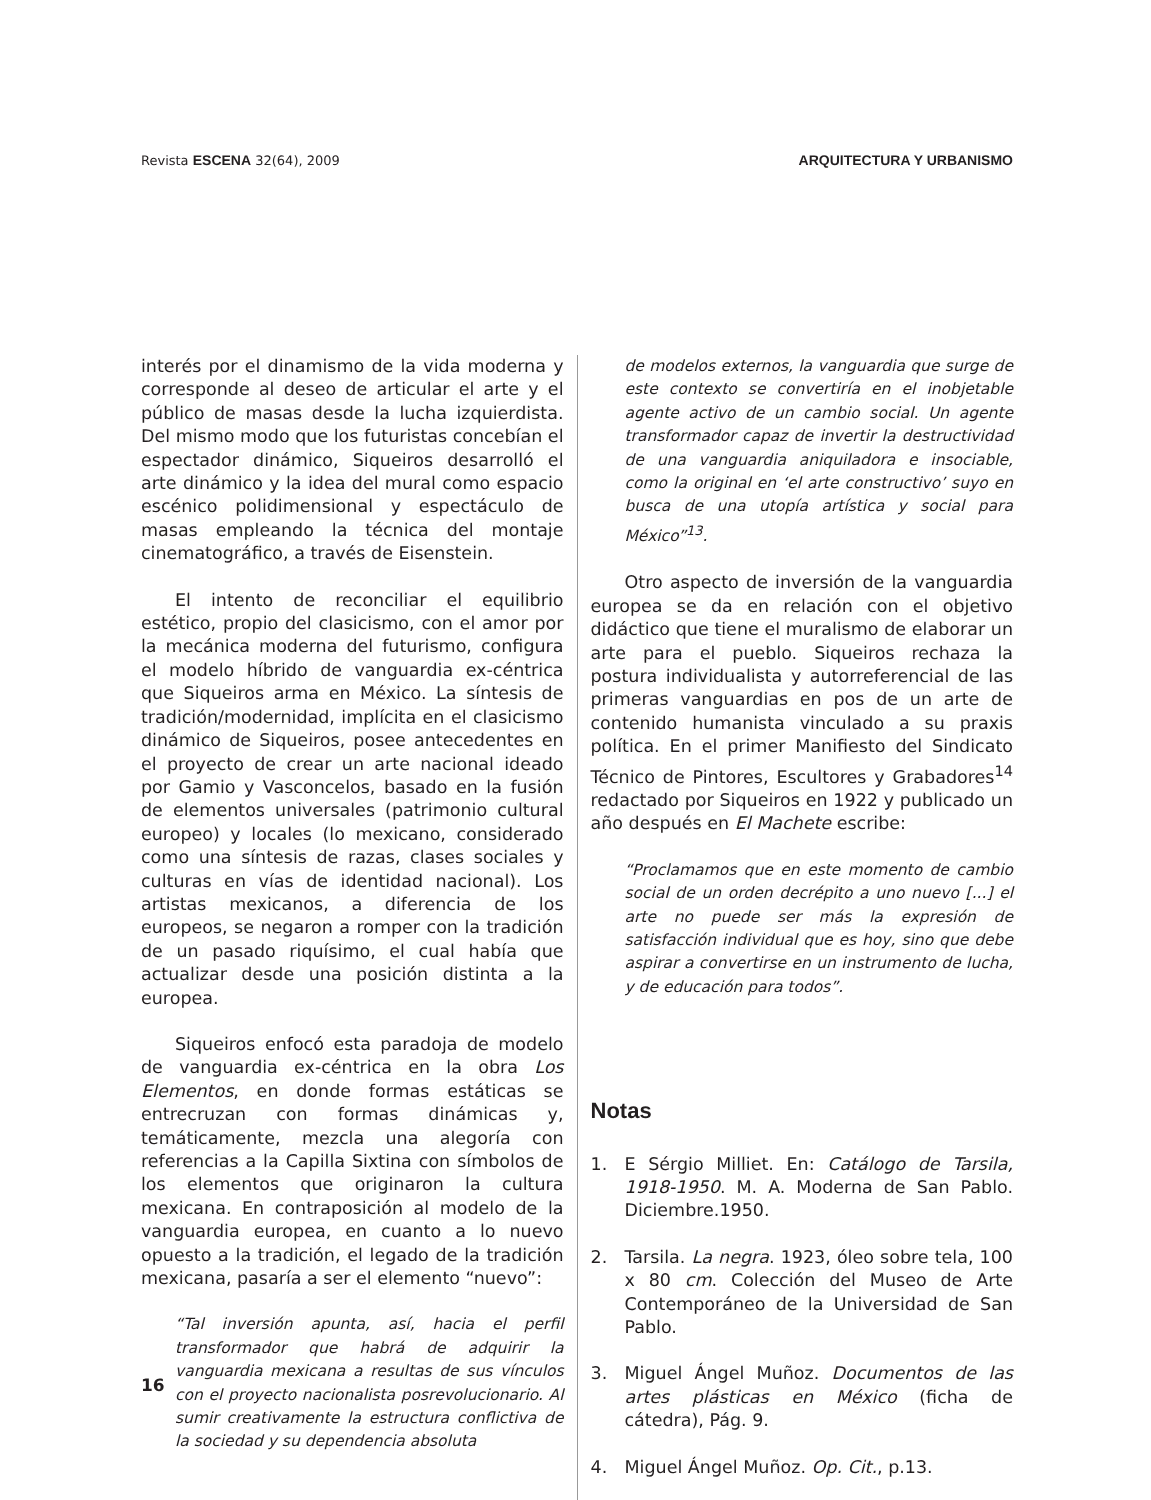Revista ESCENA 32(64), 2009 ARQUITECTURA Y URBANISMO
interés por el dinamismo de la vida moderna y corresponde al deseo de articular el arte y el público de masas desde la lucha izquierdista. Del mismo modo que los futuristas concebían el espectador dinámico, Siqueiros desarrolló el arte dinámico y la idea del mural como espacio escénico polidimensional y espectáculo de masas empleando la técnica del montaje cinematográfico, a través de Eisenstein.
El intento de reconciliar el equilibrio estético, propio del clasicismo, con el amor por la mecánica moderna del futurismo, configura el modelo híbrido de vanguardia ex-céntrica que Siqueiros arma en México. La síntesis de tradición/modernidad, implícita en el clasicismo dinámico de Siqueiros, posee antecedentes en el proyecto de crear un arte nacional ideado por Gamio y Vasconcelos, basado en la fusión de elementos universales (patrimonio cultural europeo) y locales (lo mexicano, considerado como una síntesis de razas, clases sociales y culturas en vías de identidad nacional). Los artistas mexicanos, a diferencia de los europeos, se negaron a romper con la tradición de un pasado riquísimo, el cual había que actualizar desde una posición distinta a la europea.
Siqueiros enfocó esta paradoja de modelo de vanguardia ex-céntrica en la obra Los Elementos, en donde formas estáticas se entrecruzan con formas dinámicas y, temáticamente, mezcla una alegoría con referencias a la Capilla Sixtina con símbolos de los elementos que originaron la cultura mexicana. En contraposición al modelo de la vanguardia europea, en cuanto a lo nuevo opuesto a la tradición, el legado de la tradición mexicana, pasaría a ser el elemento “nuevo”:
“Tal inversión apunta, así, hacia el perfil transformador que habrá de adquirir la vanguardia mexicana a resultas de sus vínculos con el proyecto nacionalista posrevolucionario. Al sumir creativamente la estructura conflictiva de la sociedad y su dependencia absoluta
de modelos externos, la vanguardia que surge de este contexto se convertiría en el inobjetable agente activo de un cambio social. Un agente transformador capaz de invertir la destructividad de una vanguardia aniquiladora e insociable, como la original en ‘el arte constructivo’ suyo en busca de una utopía artística y social para México”<sup>13</sup>.
Otro aspecto de inversión de la vanguardia europea se da en relación con el objetivo didáctico que tiene el muralismo de elaborar un arte para el pueblo. Siqueiros rechaza la postura individualista y autorreferencial de las primeras vanguardias en pos de un arte de contenido humanista vinculado a su praxis política. En el primer Manifiesto del Sindicato Técnico de Pintores, Escultores y Grabadores<sup>14</sup> redactado por Siqueiros en 1922 y publicado un año después en El Machete escribe:
“Proclamamos que en este momento de cambio social de un orden decrépito a uno nuevo [...] el arte no puede ser más la expresión de satisfacción individual que es hoy, sino que debe aspirar a convertirse en un instrumento de lucha, y de educación para todos”.
Notas
1. E Sérgio Milliet. En: Catálogo de Tarsila, 1918-1950. M. A. Moderna de San Pablo. Diciembre.1950.
2. Tarsila. La negra. 1923, óleo sobre tela, 100 x 80 cm. Colección del Museo de Arte Contemporáneo de la Universidad de San Pablo.
3. Miguel Ángel Muñoz. Documentos de las artes plásticas en México (ficha de cátedra), Pág. 9.
4. Miguel Ángel Muñoz. Op. Cit., p.13.
16